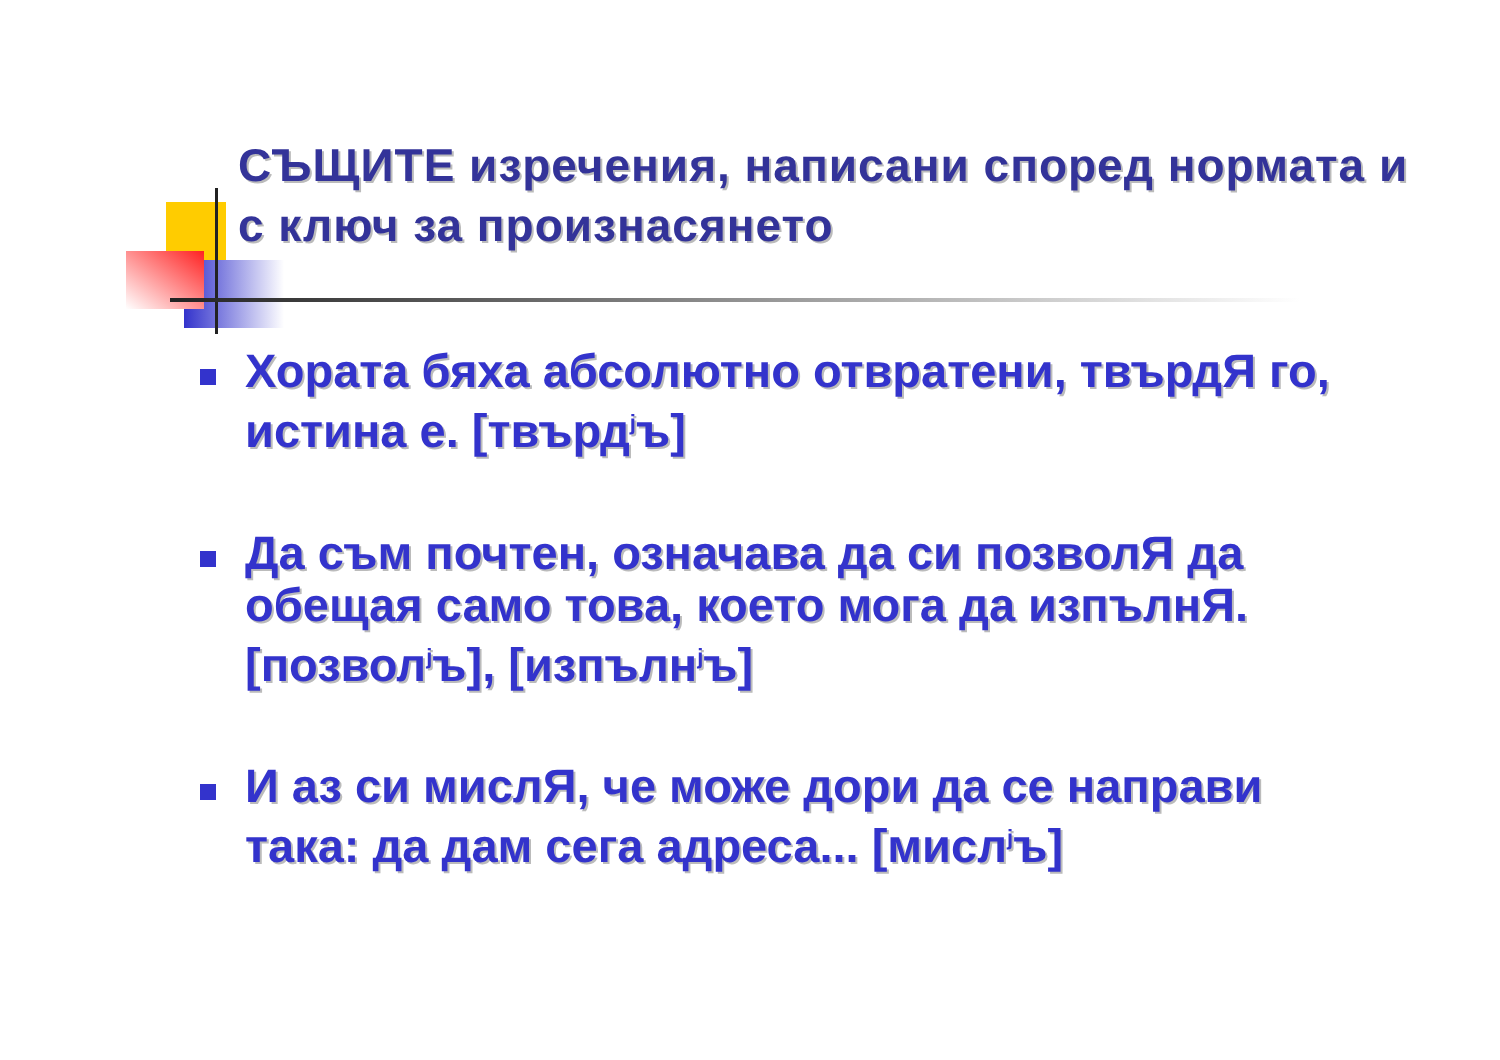СЪЩИТЕ изречения, написани според нормата и с ключ за произнасянето
Хората бяха абсолютно отвратени, твърдЯ го, истина е. [твърд<sup>ј</sup>ъ]
Да съм почтен, означава да си позволЯ да обещая само това, което мога да изпълнЯ. [позвол<sup>ј</sup>ъ], [изпълн<sup>ј</sup>ъ]
И аз си мислЯ, че може дори да се направи така: да дам сега адреса... [мисл<sup>ј</sup>ъ]